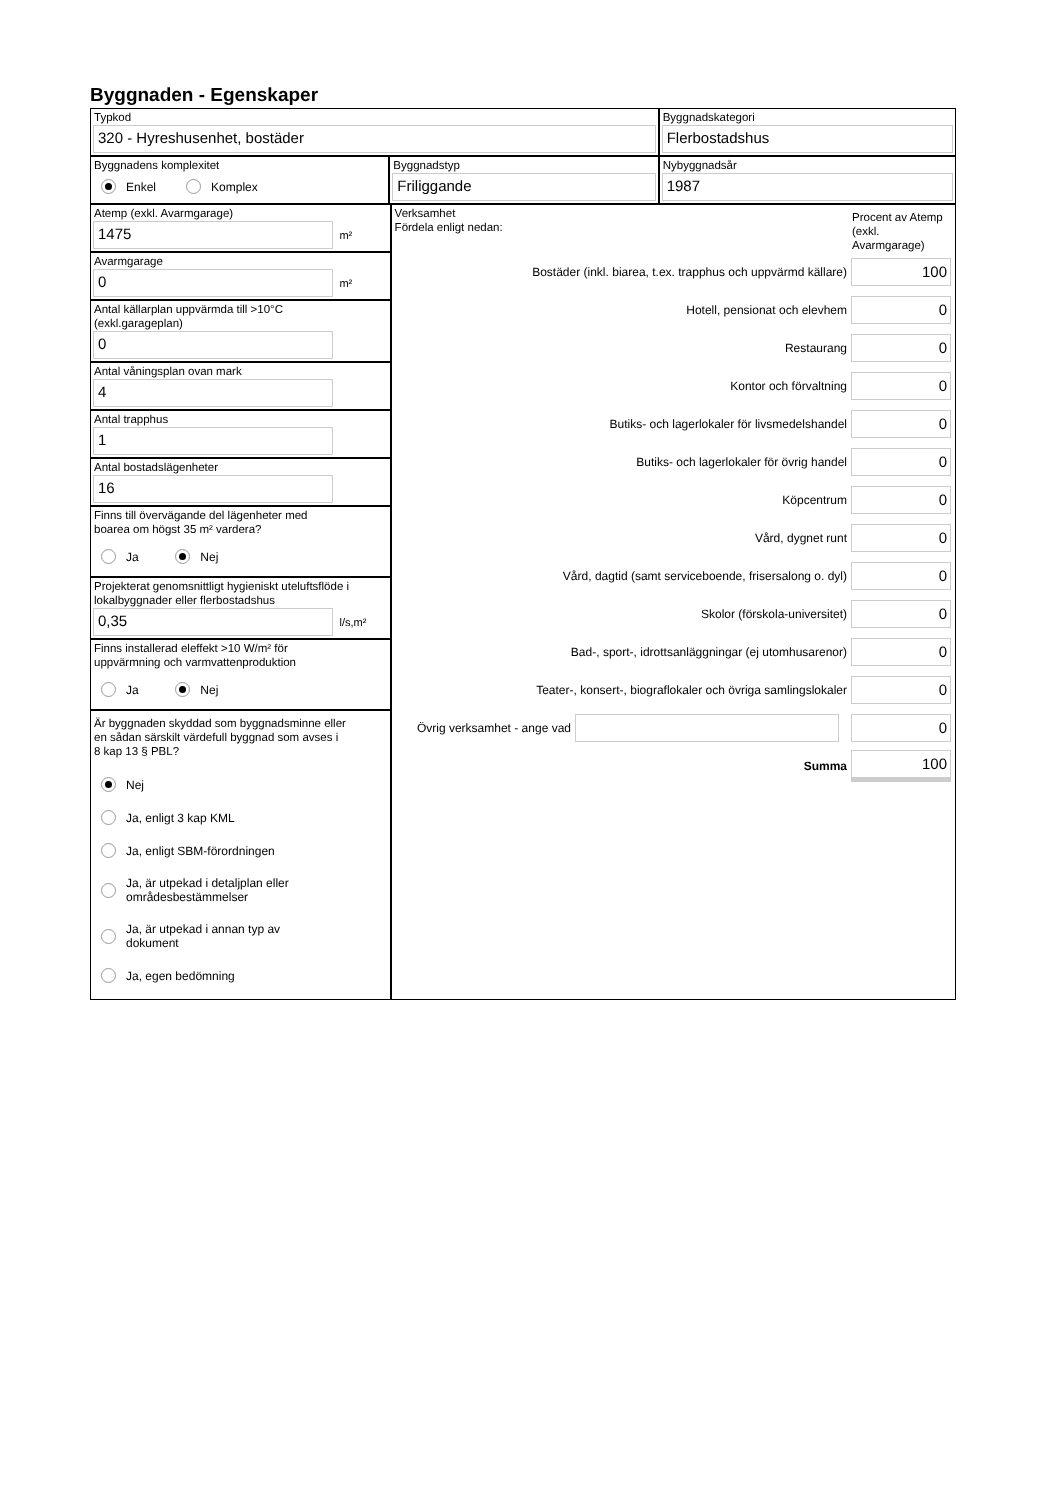Byggnaden - Egenskaper
Typkod
320 - Hyreshusenhet, bostäder
Byggnadskategori
Flerbostadshus
Byggnadens komplexitet
Enkel Komplex
Byggnadstyp
Friliggande
Nybyggnadsår
1987
Atemp (exkl. Avarmgarage)
1475
m²
Avarmgarage
0
m²
Antal källarplan uppvärmda till >10°C
(exkl.garageplan)
0
Antal våningsplan ovan mark
4
Antal trapphus
1
Antal bostadslägenheter
16
Finns till övervägande del lägenheter med
boarea om högst 35 m² vardera?
Ja Nej
Projekterat genomsnittligt hygieniskt uteluftsflöde i
lokalbyggnader eller flerbostadshus
0,35
l/s,m²
Finns installerad eleffekt >10 W/m² för
uppvärmning och varmvattenproduktion
Ja Nej
Är byggnaden skyddad som byggnadsminne eller
en sådan särskilt värdefull byggnad som avses i
8 kap 13 § PBL?
Nej
Ja, enligt 3 kap KML
Ja, enligt SBM-förordningen
Ja, är utpekad i detaljplan eller
områdesbestämmelser
Ja, är utpekad i annan typ av
dokument
Ja, egen bedömning
Verksamhet
Fördela enligt nedan:
Procent av Atemp (exkl. Avarmgarage)
Bostäder (inkl. biarea, t.ex. trapphus och uppvärmd källare) 100
Hotell, pensionat och elevhem 0
Restaurang 0
Kontor och förvaltning 0
Butiks- och lagerlokaler för livsmedelshandel 0
Butiks- och lagerlokaler för övrig handel 0
Köpcentrum 0
Vård, dygnet runt 0
Vård, dagtid (samt serviceboende, frisersalong o. dyl) 0
Skolor (förskola-universitet) 0
Bad-, sport-, idrottsanläggningar (ej utomhusarenor) 0
Teater-, konsert-, biograflokaler och övriga samlingslokaler 0
Övrig verksamhet - ange vad 0
Summa 100